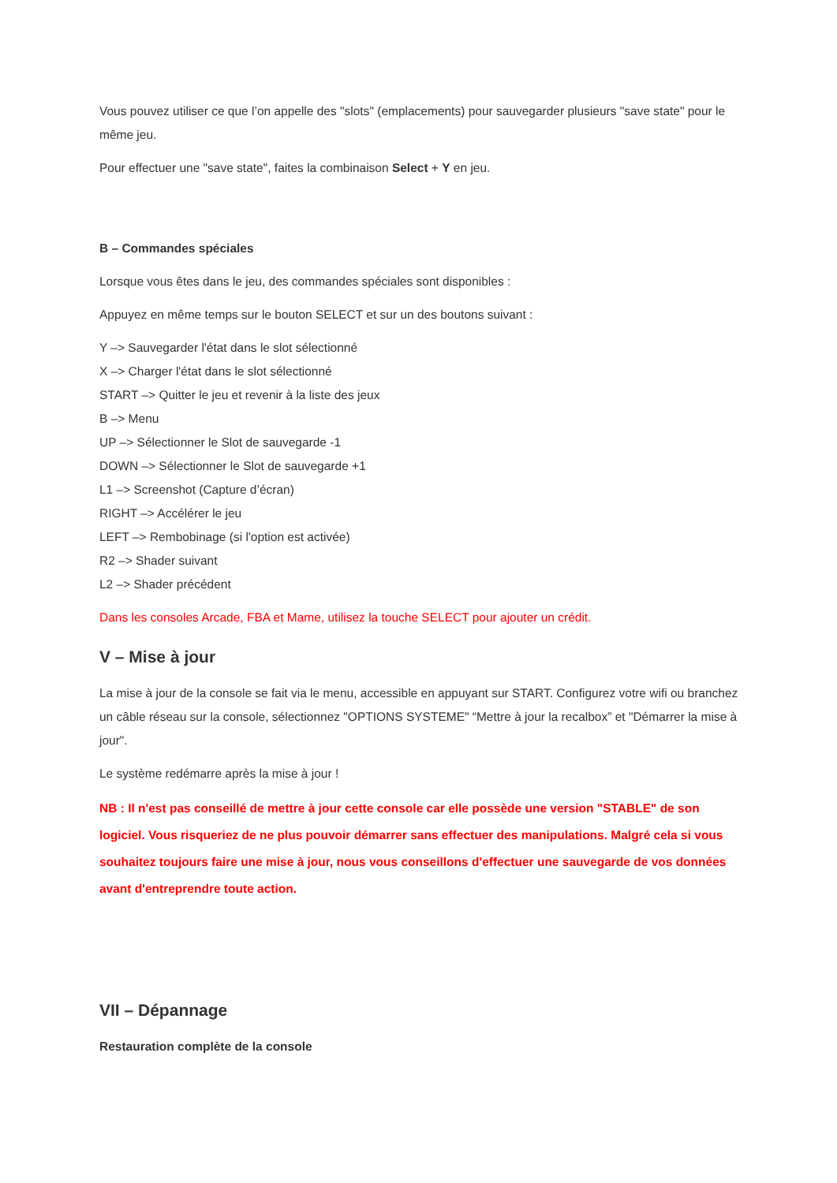Vous pouvez utiliser ce que l’on appelle des "slots" (emplacements) pour sauvegarder plusieurs "save state" pour le même jeu.
Pour effectuer une "save state", faites la combinaison Select + Y en jeu.
B – Commandes spéciales
Lorsque vous êtes dans le jeu, des commandes spéciales sont disponibles :
Appuyez en même temps sur le bouton SELECT et sur un des boutons suivant :
Y –> Sauvegarder l'état dans le slot sélectionné
X –> Charger l'état dans le slot sélectionné
START –> Quitter le jeu et revenir à la liste des jeux
B –> Menu
UP –> Sélectionner le Slot de sauvegarde -1
DOWN –> Sélectionner le Slot de sauvegarde +1
L1 –> Screenshot (Capture d’écran)
RIGHT –> Accélérer le jeu
LEFT –> Rembobinage (si l'option est activée)
R2 –> Shader suivant
L2 –> Shader précédent
Dans les consoles Arcade, FBA et Mame, utilisez la touche SELECT pour ajouter un crédit.
V – Mise à jour
La mise à jour de la console se fait via le menu, accessible en appuyant sur START. Configurez votre wifi ou branchez un câble réseau sur la console, sélectionnez "OPTIONS SYSTEME" “Mettre à jour la recalbox” et "Démarrer la mise à jour".
Le système redémarre après la mise à jour !
NB : Il n'est pas conseillé de mettre à jour cette console car elle possède une version "STABLE" de son logiciel. Vous risqueriez de ne plus pouvoir démarrer sans effectuer des manipulations. Malgré cela si vous souhaitez toujours faire une mise à jour, nous vous conseillons d'effectuer une sauvegarde de vos données avant d'entreprendre toute action.
VII – Dépannage
Restauration complète de la console